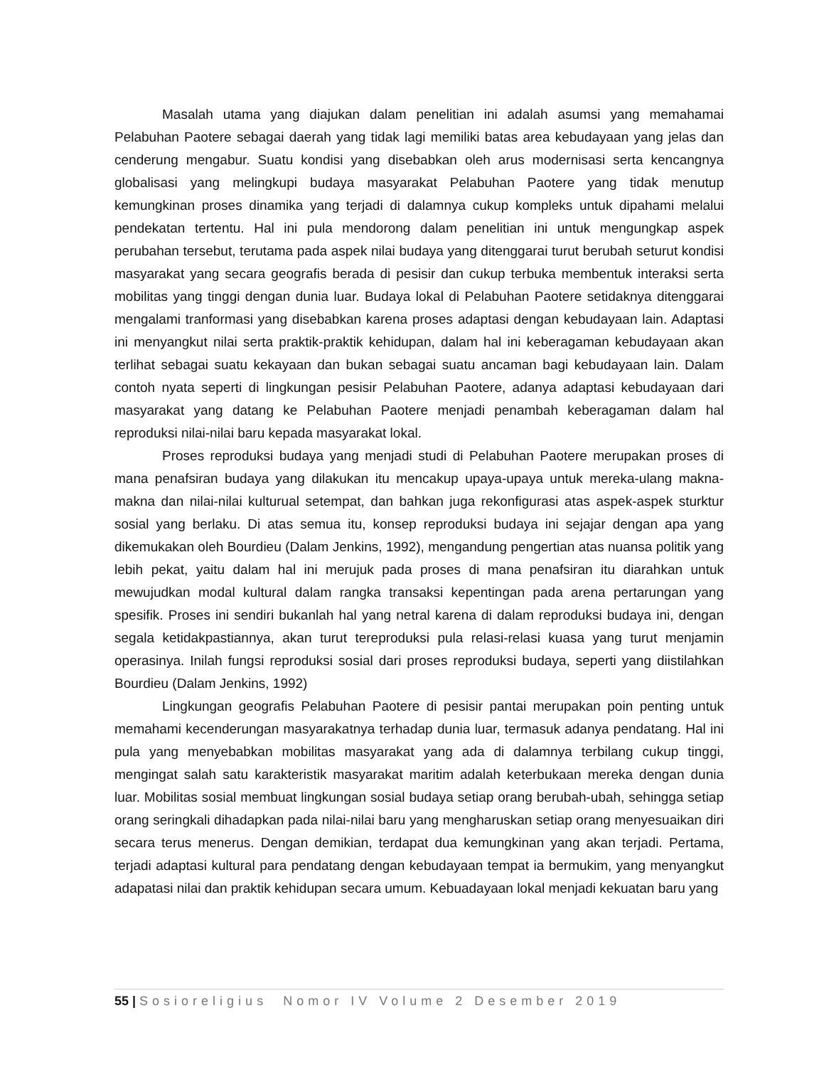Masalah utama yang diajukan dalam penelitian ini adalah asumsi yang memahamai Pelabuhan Paotere sebagai daerah yang tidak lagi memiliki batas area kebudayaan yang jelas dan cenderung mengabur. Suatu kondisi yang disebabkan oleh arus modernisasi serta kencangnya globalisasi yang melingkupi budaya masyarakat Pelabuhan Paotere yang tidak menutup kemungkinan proses dinamika yang terjadi di dalamnya cukup kompleks untuk dipahami melalui pendekatan tertentu. Hal ini pula mendorong dalam penelitian ini untuk mengungkap aspek perubahan tersebut, terutama pada aspek nilai budaya yang ditenggarai turut berubah seturut kondisi masyarakat yang secara geografis berada di pesisir dan cukup terbuka membentuk interaksi serta mobilitas yang tinggi dengan dunia luar. Budaya lokal di Pelabuhan Paotere setidaknya ditenggarai mengalami tranformasi yang disebabkan karena proses adaptasi dengan kebudayaan lain. Adaptasi ini menyangkut nilai serta praktik-praktik kehidupan, dalam hal ini keberagaman kebudayaan akan terlihat sebagai suatu kekayaan dan bukan sebagai suatu ancaman bagi kebudayaan lain. Dalam contoh nyata seperti di lingkungan pesisir Pelabuhan Paotere, adanya adaptasi kebudayaan dari masyarakat yang datang ke Pelabuhan Paotere menjadi penambah keberagaman dalam hal reproduksi nilai-nilai baru kepada masyarakat lokal.
Proses reproduksi budaya yang menjadi studi di Pelabuhan Paotere merupakan proses di mana penafsiran budaya yang dilakukan itu mencakup upaya-upaya untuk mereka-ulang makna-makna dan nilai-nilai kulturual setempat, dan bahkan juga rekonfigurasi atas aspek-aspek sturktur sosial yang berlaku. Di atas semua itu, konsep reproduksi budaya ini sejajar dengan apa yang dikemukakan oleh Bourdieu (Dalam Jenkins, 1992), mengandung pengertian atas nuansa politik yang lebih pekat, yaitu dalam hal ini merujuk pada proses di mana penafsiran itu diarahkan untuk mewujudkan modal kultural dalam rangka transaksi kepentingan pada arena pertarungan yang spesifik. Proses ini sendiri bukanlah hal yang netral karena di dalam reproduksi budaya ini, dengan segala ketidakpastiannya, akan turut tereproduksi pula relasi-relasi kuasa yang turut menjamin operasinya. Inilah fungsi reproduksi sosial dari proses reproduksi budaya, seperti yang diistilahkan Bourdieu (Dalam Jenkins, 1992)
Lingkungan geografis Pelabuhan Paotere di pesisir pantai merupakan poin penting untuk memahami kecenderungan masyarakatnya terhadap dunia luar, termasuk adanya pendatang. Hal ini pula yang menyebabkan mobilitas masyarakat yang ada di dalamnya terbilang cukup tinggi, mengingat salah satu karakteristik masyarakat maritim adalah keterbukaan mereka dengan dunia luar. Mobilitas sosial membuat lingkungan sosial budaya setiap orang berubah-ubah, sehingga setiap orang seringkali dihadapkan pada nilai-nilai baru yang mengharuskan setiap orang menyesuaikan diri secara terus menerus. Dengan demikian, terdapat dua kemungkinan yang akan terjadi. Pertama, terjadi adaptasi kultural para pendatang dengan kebudayaan tempat ia bermukim, yang menyangkut adapatasi nilai dan praktik kehidupan secara umum. Kebuadayaan lokal menjadi kekuatan baru yang
55 | Sosioreligius Nomor IV Volume 2 Desember 2019